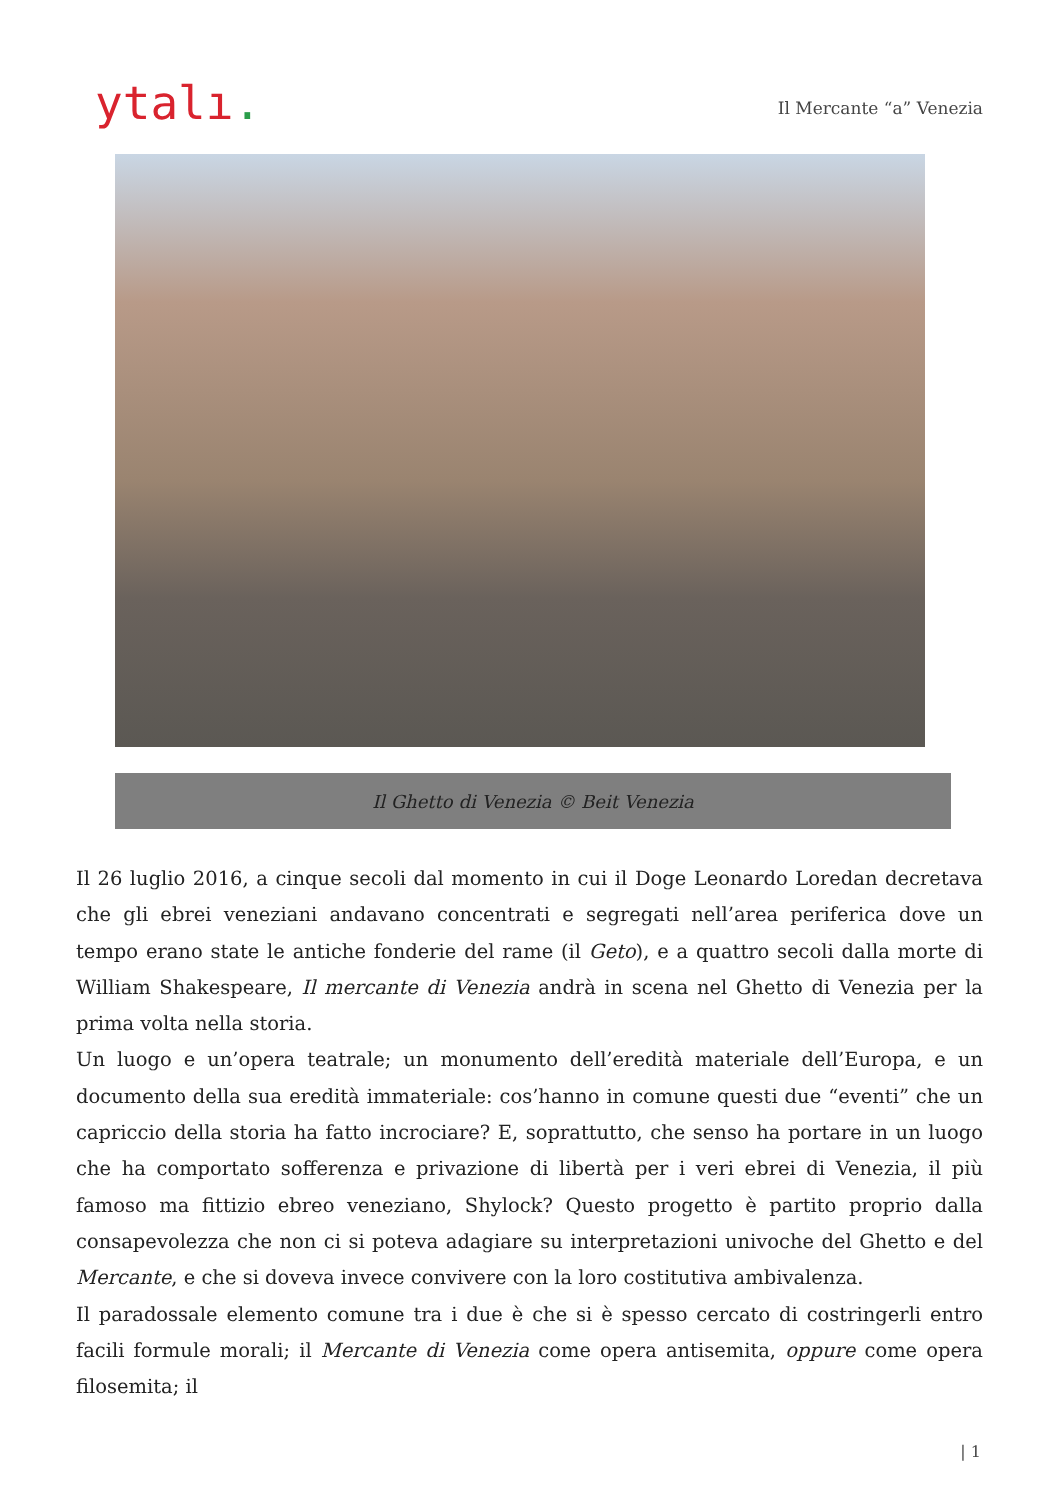ytalı.
Il Mercante “a” Venezia
Il Ghetto di Venezia © Beit Venezia
Il 26 luglio 2016, a cinque secoli dal momento in cui il Doge Leonardo Loredan decretava che gli ebrei veneziani andavano concentrati e segregati nell’area periferica dove un tempo erano state le antiche fonderie del rame (il Geto), e a quattro secoli dalla morte di William Shakespeare, Il mercante di Venezia andrà in scena nel Ghetto di Venezia per la prima volta nella storia.
Un luogo e un’opera teatrale; un monumento dell’eredità materiale dell’Europa, e un documento della sua eredità immateriale: cos’hanno in comune questi due “eventi” che un capriccio della storia ha fatto incrociare? E, soprattutto, che senso ha portare in un luogo che ha comportato sofferenza e privazione di libertà per i veri ebrei di Venezia, il più famoso ma fittizio ebreo veneziano, Shylock? Questo progetto è partito proprio dalla consapevolezza che non ci si poteva adagiare su interpretazioni univoche del Ghetto e del Mercante, e che si doveva invece convivere con la loro costitutiva ambivalenza.
Il paradossale elemento comune tra i due è che si è spesso cercato di costringerli entro facili formule morali; il Mercante di Venezia come opera antisemita, oppure come opera filosemita; il
| 1